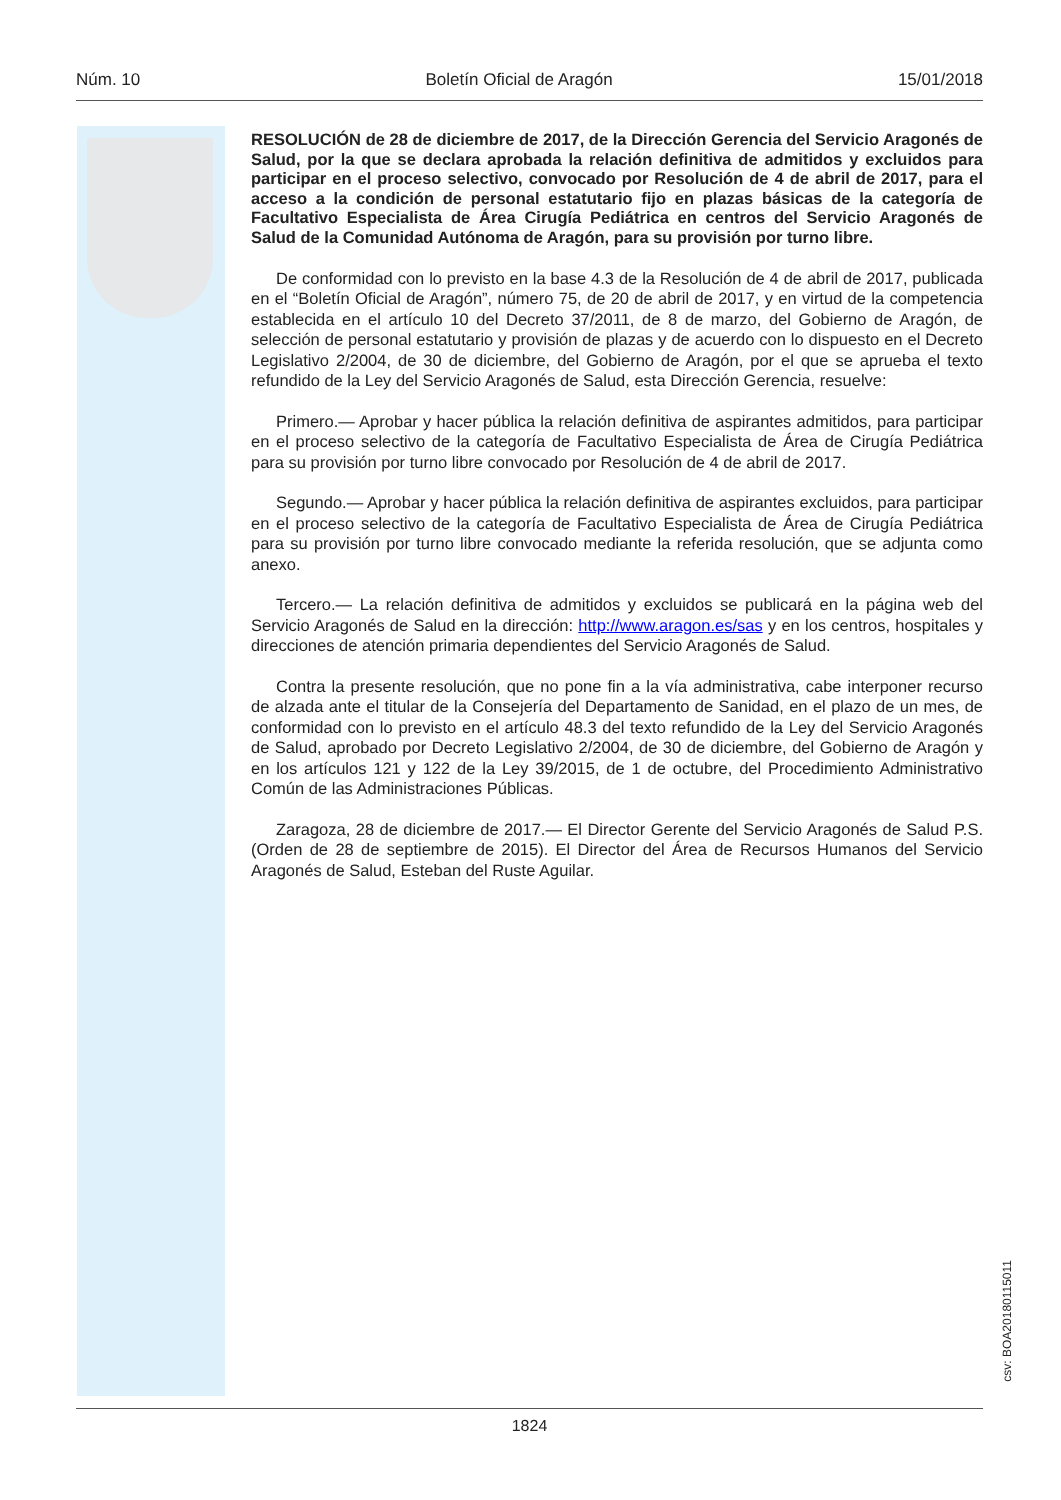Núm. 10 Boletín Oficial de Aragón 15/01/2018
RESOLUCIÓN de 28 de diciembre de 2017, de la Dirección Gerencia del Servicio Aragonés de Salud, por la que se declara aprobada la relación definitiva de admitidos y excluidos para participar en el proceso selectivo, convocado por Resolución de 4 de abril de 2017, para el acceso a la condición de personal estatutario fijo en plazas básicas de la categoría de Facultativo Especialista de Área Cirugía Pediátrica en centros del Servicio Aragonés de Salud de la Comunidad Autónoma de Aragón, para su provisión por turno libre.
De conformidad con lo previsto en la base 4.3 de la Resolución de 4 de abril de 2017, publicada en el “Boletín Oficial de Aragón”, número 75, de 20 de abril de 2017, y en virtud de la competencia establecida en el artículo 10 del Decreto 37/2011, de 8 de marzo, del Gobierno de Aragón, de selección de personal estatutario y provisión de plazas y de acuerdo con lo dispuesto en el Decreto Legislativo 2/2004, de 30 de diciembre, del Gobierno de Aragón, por el que se aprueba el texto refundido de la Ley del Servicio Aragonés de Salud, esta Dirección Gerencia, resuelve:
Primero.— Aprobar y hacer pública la relación definitiva de aspirantes admitidos, para participar en el proceso selectivo de la categoría de Facultativo Especialista de Área de Cirugía Pediátrica para su provisión por turno libre convocado por Resolución de 4 de abril de 2017.
Segundo.— Aprobar y hacer pública la relación definitiva de aspirantes excluidos, para participar en el proceso selectivo de la categoría de Facultativo Especialista de Área de Cirugía Pediátrica para su provisión por turno libre convocado mediante la referida resolución, que se adjunta como anexo.
Tercero.— La relación definitiva de admitidos y excluidos se publicará en la página web del Servicio Aragonés de Salud en la dirección: http://www.aragon.es/sas y en los centros, hospitales y direcciones de atención primaria dependientes del Servicio Aragonés de Salud.
Contra la presente resolución, que no pone fin a la vía administrativa, cabe interponer recurso de alzada ante el titular de la Consejería del Departamento de Sanidad, en el plazo de un mes, de conformidad con lo previsto en el artículo 48.3 del texto refundido de la Ley del Servicio Aragonés de Salud, aprobado por Decreto Legislativo 2/2004, de 30 de diciembre, del Gobierno de Aragón y en los artículos 121 y 122 de la Ley 39/2015, de 1 de octubre, del Procedimiento Administrativo Común de las Administraciones Públicas.
Zaragoza, 28 de diciembre de 2017.— El Director Gerente del Servicio Aragonés de Salud P.S. (Orden de 28 de septiembre de 2015). El Director del Área de Recursos Humanos del Servicio Aragonés de Salud, Esteban del Ruste Aguilar.
csv: BOA20180115011
1824